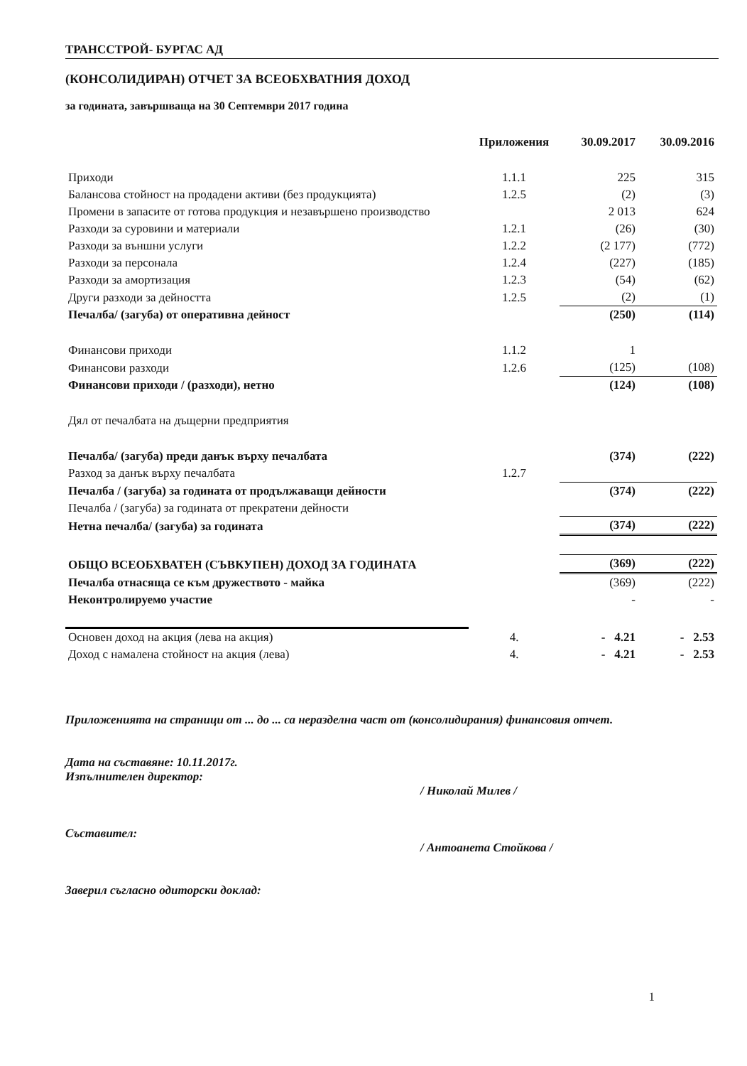ТРАНССТРОЙ- БУРГАС АД
(КОНСОЛИДИРАН) ОТЧЕТ ЗА ВСЕОБХВАТНИЯ ДОХОД
за годината, завършваща на 30 Септември 2017 година
| | Приложения | 30.09.2017 | 30.09.2016 |
| --- | --- | --- | --- |
| Приходи | 1.1.1 | 225 | 315 |
| Балансова стойност на продадени активи (без продукцията) | 1.2.5 | (2) | (3) |
| Промени в запасите от готова продукция и незавършено производство | | 2 013 | 624 |
| Разходи за суровини и материали | 1.2.1 | (26) | (30) |
| Разходи за външни услуги | 1.2.2 | (2 177) | (772) |
| Разходи за персонала | 1.2.4 | (227) | (185) |
| Разходи за амортизация | 1.2.3 | (54) | (62) |
| Други разходи за дейността | 1.2.5 | (2) | (1) |
| Печалба/ (загуба) от оперативна дейност | | (250) | (114) |
| Финансови приходи | 1.1.2 | 1 | |
| Финансови разходи | 1.2.6 | (125) | (108) |
| Финансови приходи / (разходи), нетно | | (124) | (108) |
| Дял от печалбата на дъщерни предприятия | | | |
| Печалба/ (загуба) преди данък върху печалбата | | (374) | (222) |
| Разход за данък върху печалбата | 1.2.7 | | |
| Печалба / (загуба) за годината от продължаващи дейности | | (374) | (222) |
| Печалба / (загуба) за годината от прекратени дейности | | | |
| Нетна печалба/ (загуба) за годината | | (374) | (222) |
| ОБЩО ВСЕОБХВАТЕН (СЪВКУПЕН) ДОХОД ЗА ГОДИНАТА | | (369) | (222) |
| Печалба отнасяща се към дружеството - майка | | (369) | (222) |
| Неконтролируемо участие | | - | - |
| Основен доход на акция (лева на акция) | 4. | - 4.21 | - 2.53 |
| Доход с намалена стойност на акция (лева) | 4. | - 4.21 | - 2.53 |
Приложенията на страници от ... до ... са неразделна част от (консолидирания) финансовия отчет.
Дата на съставяне: 10.11.2017г.
Изпълнителен директор:
/ Николай Милев /
Съставител:
/ Антоанета Стойкова /
Заверил съгласно одиторски доклад:
1